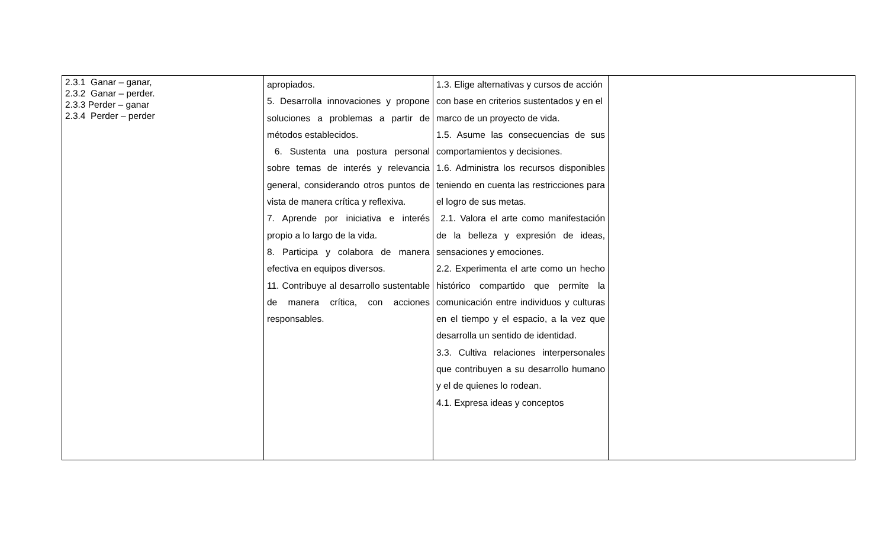| 2.3.1 Ganar – ganar, 2.3.2 Ganar – perder. 2.3.3 Perder – ganar 2.3.4 Perder – perder | apropiados. 5. Desarrolla innovaciones y propone soluciones a problemas a partir de métodos establecidos. 6. Sustenta una postura personal sobre temas de interés y relevancia general, considerando otros puntos de vista de manera crítica y reflexiva. 7. Aprende por iniciativa e interés propio a lo largo de la vida. 8. Participa y colabora de manera efectiva en equipos diversos. 11. Contribuye al desarrollo sustentable de manera crítica, con acciones responsables. | 1.3. Elige alternativas y cursos de acción con base en criterios sustentados y en el marco de un proyecto de vida. 1.5. Asume las consecuencias de sus comportamientos y decisiones. 1.6. Administra los recursos disponibles teniendo en cuenta las restricciones para el logro de sus metas. 2.1. Valora el arte como manifestación de la belleza y expresión de ideas, sensaciones y emociones. 2.2. Experimenta el arte como un hecho histórico compartido que permite la comunicación entre individuos y culturas en el tiempo y el espacio, a la vez que desarrolla un sentido de identidad. 3.3. Cultiva relaciones interpersonales que contribuyen a su desarrollo humano y el de quienes lo rodean. 4.1. Expresa ideas y conceptos | |